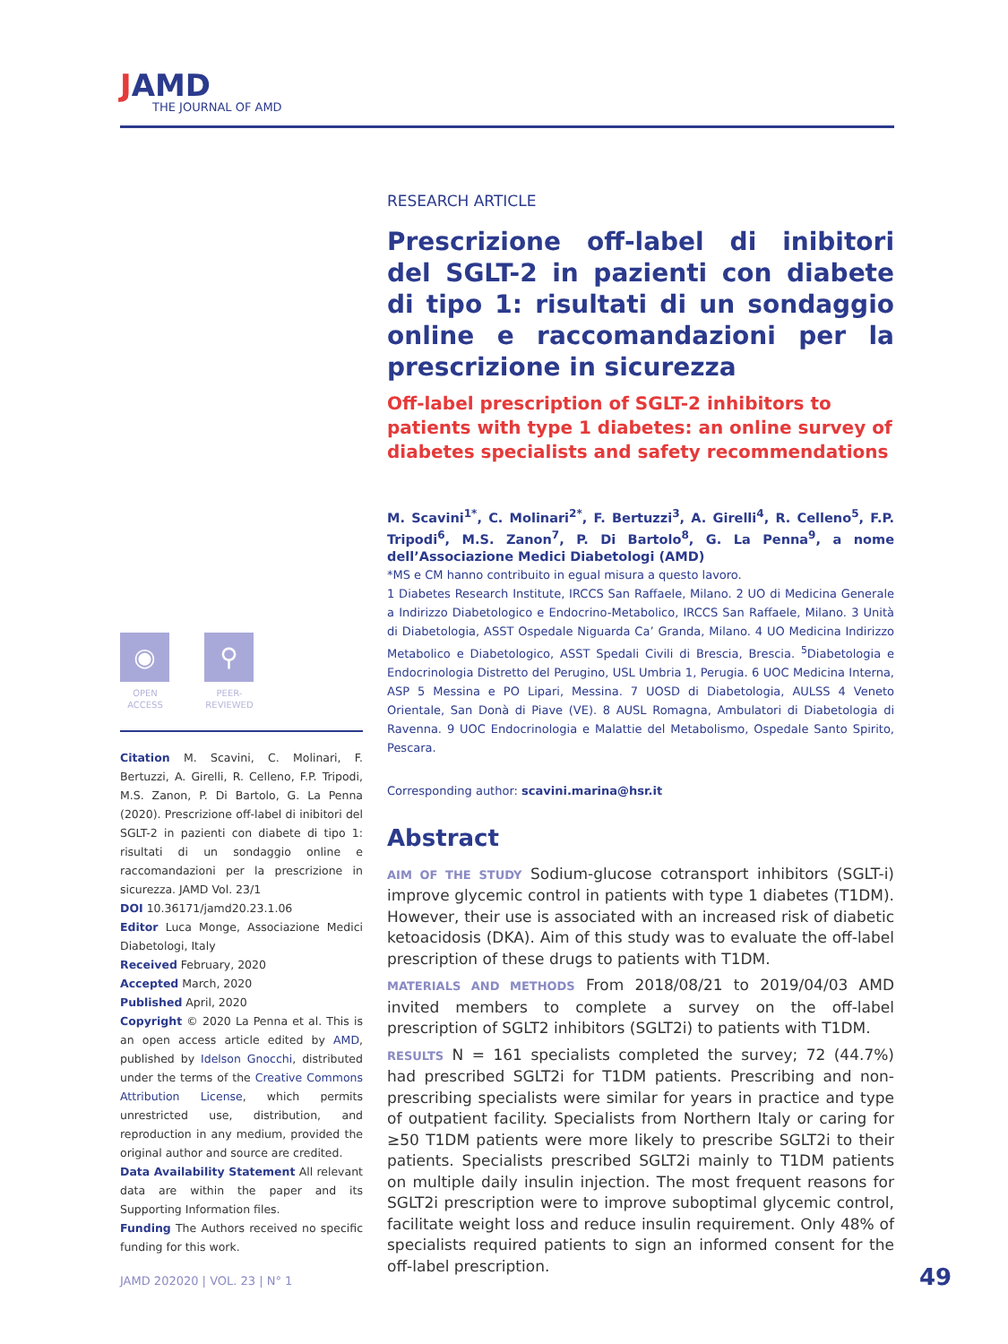JAMD
THE JOURNAL OF AMD
◉
OPEN ACCESS
⚲
PEER-REVIEWED
Citation M. Scavini, C. Molinari, F. Bertuzzi, A. Girelli, R. Celleno, F.P. Tripodi, M.S. Zanon, P. Di Bartolo, G. La Penna (2020). Prescrizione off-label di inibitori del SGLT-2 in pazienti con diabete di tipo 1: risultati di un sondaggio online e raccomandazioni per la prescrizione in sicurezza. JAMD Vol. 23/1
DOI 10.36171/jamd20.23.1.06
Editor Luca Monge, Associazione Medici Diabetologi, Italy
Received February, 2020
Accepted March, 2020
Published April, 2020
Copyright © 2020 La Penna et al. This is an open access article edited by AMD, published by Idelson Gnocchi, distributed under the terms of the Creative Commons Attribution License, which permits unrestricted use, distribution, and reproduction in any medium, provided the original author and source are credited.
Data Availability Statement All relevant data are within the paper and its Supporting Information files.
Funding The Authors received no specific funding for this work.
RESEARCH ARTICLE
Prescrizione off-label di inibitori del SGLT-2 in pazienti con diabete di tipo 1: risultati di un sondaggio online e raccomandazioni per la prescrizione in sicurezza
Off-label prescription of SGLT-2 inhibitors to patients with type 1 diabetes: an online survey of diabetes specialists and safety recommendations
M. Scavini<sup>1*</sup>, C. Molinari<sup>2*</sup>, F. Bertuzzi<sup>3</sup>, A. Girelli<sup>4</sup>, R. Celleno<sup>5</sup>, F.P. Tripodi<sup>6</sup>, M.S. Zanon<sup>7</sup>, P. Di Bartolo<sup>8</sup>, G. La Penna<sup>9</sup>, a nome dell’Associazione Medici Diabetologi (AMD)
*MS e CM hanno contribuito in egual misura a questo lavoro.
1 Diabetes Research Institute, IRCCS San Raffaele, Milano. 2 UO di Medicina Generale a Indirizzo Diabetologico e Endocrino-Metabolico, IRCCS San Raffaele, Milano. 3 Unità di Diabetologia, ASST Ospedale Niguarda Ca’ Granda, Milano. 4 UO Medicina Indirizzo Metabolico e Diabetologico, ASST Spedali Civili di Brescia, Brescia. <sup>5</sup>Diabetologia e Endocrinologia Distretto del Perugino, USL Umbria 1, Perugia. 6 UOC Medicina Interna, ASP 5 Messina e PO Lipari, Messina. 7 UOSD di Diabetologia, AULSS 4 Veneto Orientale, San Donà di Piave (VE). 8 AUSL Romagna, Ambulatori di Diabetologia di Ravenna. 9 UOC Endocrinologia e Malattie del Metabolismo, Ospedale Santo Spirito, Pescara.
Corresponding author: scavini.marina@hsr.it
Abstract
AIM OF THE STUDY Sodium-glucose cotransport inhibitors (SGLT-i) improve glycemic control in patients with type 1 diabetes (T1DM). However, their use is associated with an increased risk of diabetic ketoacidosis (DKA). Aim of this study was to evaluate the off-label prescription of these drugs to patients with T1DM.
MATERIALS AND METHODS From 2018/08/21 to 2019/04/03 AMD invited members to complete a survey on the off-label prescription of SGLT2 inhibitors (SGLT2i) to patients with T1DM.
RESULTS N = 161 specialists completed the survey; 72 (44.7%) had prescribed SGLT2i for T1DM patients. Prescribing and non-prescribing specialists were similar for years in practice and type of outpatient facility. Specialists from Northern Italy or caring for ≥50 T1DM patients were more likely to prescribe SGLT2i to their patients. Specialists prescribed SGLT2i mainly to T1DM patients on multiple daily insulin injection. The most frequent reasons for SGLT2i prescription were to improve suboptimal glycemic control, facilitate weight loss and reduce insulin requirement. Only 48% of specialists required patients to sign an informed consent for the off-label prescription.
JAMD 202020 | VOL. 23 | N° 1 49